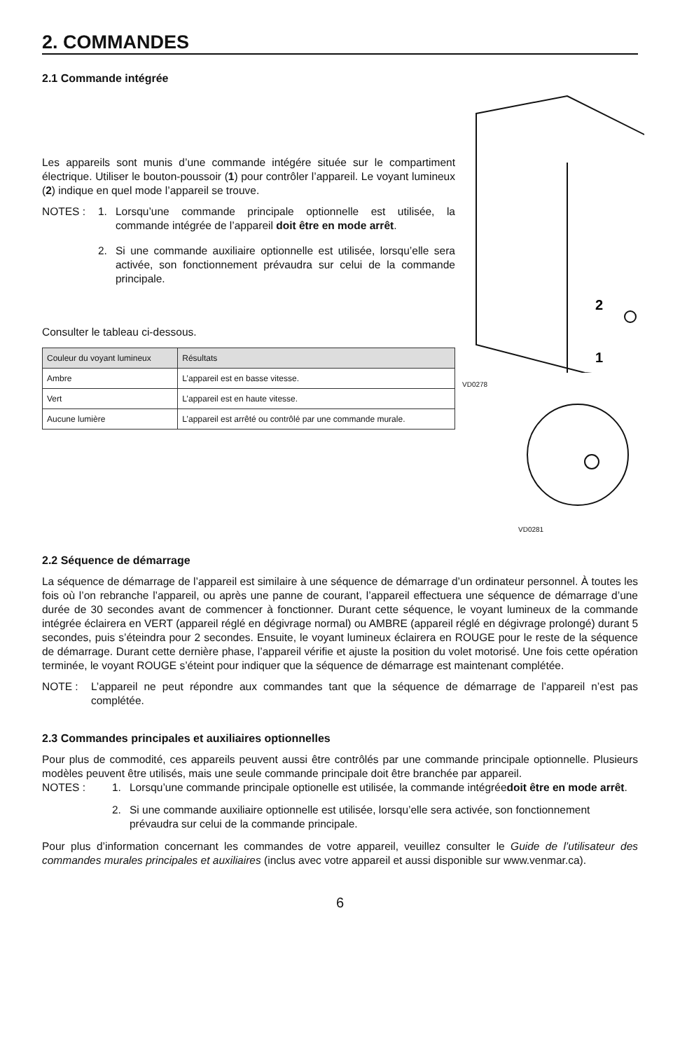2. COMMANDES
2.1 Commande intégrée
Les appareils sont munis d’une commande intégére située sur le compartiment électrique. Utiliser le bouton-poussoir (1) pour contrôler l’appareil. Le voyant lumineux (2) indique en quel mode l’appareil se trouve.
NOTES : 1. Lorsqu’une commande principale optionnelle est utilisée, la commande intégrée de l’appareil doit être en mode arrêt.
2. Si une commande auxiliaire optionnelle est utilisée, lorsqu’elle sera activée, son fonctionnement prévaudra sur celui de la commande principale.
Consulter le tableau ci-dessous.
| Couleur du voyant lumineux | Résultats |
| --- | --- |
| Ambre | L’appareil est en basse vitesse. |
| Vert | L’appareil est en haute vitesse. |
| Aucune lumière | L’appareil est arrêté ou contrôlé par une commande murale. |
2
1
VD0278
VD0281
2.2 Séquence de démarrage
La séquence de démarrage de l’appareil est similaire à une séquence de démarrage d’un ordinateur personnel. À toutes les fois où l’on rebranche l’appareil, ou après une panne de courant, l’appareil effectuera une séquence de démarrage d’une durée de 30 secondes avant de commencer à fonctionner. Durant cette séquence, le voyant lumineux de la commande intégrée éclairera en VERT (appareil réglé en dégivrage normal) ou AMBRE (appareil réglé en dégivrage prolongé) durant 5 secondes, puis s’éteindra pour 2 secondes. Ensuite, le voyant lumineux éclairera en ROUGE pour le reste de la séquence de démarrage. Durant cette dernière phase, l’appareil vérifie et ajuste la position du volet motorisé. Une fois cette opération terminée, le voyant ROUGE s’éteint pour indiquer que la séquence de démarrage est maintenant complétée.
NOTE : L’appareil ne peut répondre aux commandes tant que la séquence de démarrage de l’appareil n’est pas complétée.
2.3 Commandes principales et auxiliaires optionnelles
Pour plus de commodité, ces appareils peuvent aussi être contrôlés par une commande principale optionnelle. Plusieurs modèles peuvent être utilisés, mais une seule commande principale doit être branchée par appareil.
NOTES : 1. Lorsqu’une commande principale optionelle est utilisée, la commande intégrée doit être en mode arrêt.
2. Si une commande auxiliaire optionnelle est utilisée, lorsqu’elle sera activée, son fonctionnement prévaudra sur celui de la commande principale.
Pour plus d’information concernant les commandes de votre appareil, veuillez consulter le Guide de l’utilisateur des commandes murales principales et auxiliaires (inclus avec votre appareil et aussi disponible sur www.venmar.ca).
6